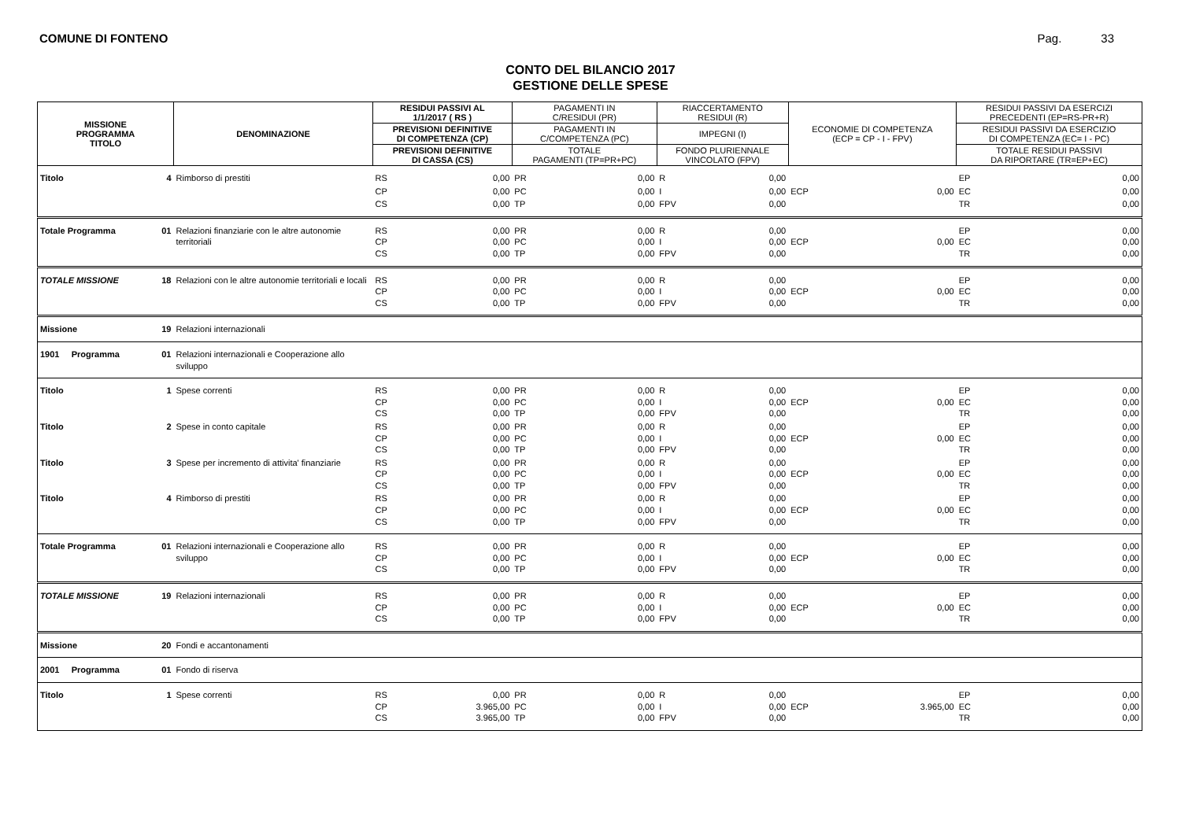COMUNE DI FONTENO Pag. 33
CONTO DEL BILANCIO 2017
GESTIONE DELLE SPESE
| MISSIONE PROGRAMMA TITOLO | DENOMINAZIONE | RESIDUI PASSIVI AL 1/1/2017 ( RS ) | | PAGAMENTI IN C/RESIDUI (PR) | | RIACCERTAMENTO RESIDUI (R) | | ECONOMIE DI COMPETENZA (ECP = CP - I - FPV) | RESIDUI PASSIVI DA ESERCIZI PRECEDENTI (EP=RS-PR+R) | |
| --- | --- | --- | --- | --- | --- | --- | --- | --- | --- | --- |
| | | PREVISIONI DEFINITIVE DI COMPETENZA (CP) | | PAGAMENTI IN C/COMPETENZA (PC) | | IMPEGNI (I) | | | RESIDUI PASSIVI DA ESERCIZIO DI COMPETENZA (EC= I - PC) | |
| | | PREVISIONI DEFINITIVE DI CASSA (CS) | | TOTALE PAGAMENTI (TP=PR+PC) | | FONDO PLURIENNALE VINCOLATO (FPV) | | | TOTALE RESIDUI PASSIVI DA RIPORTARE (TR=EP+EC) | |
| Titolo 4 | Rimborso di prestiti | RS | 0,00 | PR | 0,00 | R | 0,00 | | EP | 0,00 |
| | | CP | 0,00 | PC | 0,00 | I | 0,00 | ECP 0,00 | EC | 0,00 |
| | | CS | 0,00 | TP | 0,00 | FPV | 0,00 | | TR | 0,00 |
| Totale Programma 01 | Relazioni finanziarie con le altre autonomie territoriali | RS CP CS | 0,00 0,00 0,00 | PR PC TP | 0,00 0,00 0,00 | R I FPV | 0,00 0,00 0,00 | ECP 0,00 | EP EC TR | 0,00 0,00 0,00 |
| TOTALE MISSIONE 18 | Relazioni con le altre autonomie territoriali e locali | RS CP CS | 0,00 0,00 0,00 | PR PC TP | 0,00 0,00 0,00 | R I FPV | 0,00 0,00 0,00 | ECP 0,00 | EP EC TR | 0,00 0,00 0,00 |
| Missione 19 | Relazioni internazionali | | | | | | | | | |
| 1901 Programma 01 | Relazioni internazionali e Cooperazione allo sviluppo | | | | | | | | | |
| Titolo 1 | Spese correnti | RS CP CS | 0,00 0,00 0,00 | PR PC TP | 0,00 0,00 0,00 | R I FPV | 0,00 0,00 0,00 | ECP 0,00 | EP EC TR | 0,00 0,00 0,00 |
| Titolo 2 | Spese in conto capitale | RS CP CS | 0,00 0,00 0,00 | PR PC TP | 0,00 0,00 0,00 | R I FPV | 0,00 0,00 0,00 | ECP 0,00 | EP EC TR | 0,00 0,00 0,00 |
| Titolo 3 | Spese per incremento di attivita' finanziarie | RS CP CS | 0,00 0,00 0,00 | PR PC TP | 0,00 0,00 0,00 | R I FPV | 0,00 0,00 0,00 | ECP 0,00 | EP EC TR | 0,00 0,00 0,00 |
| Titolo 4 | Rimborso di prestiti | RS CP CS | 0,00 0,00 0,00 | PR PC TP | 0,00 0,00 0,00 | R I FPV | 0,00 0,00 0,00 | ECP 0,00 | EP EC TR | 0,00 0,00 0,00 |
| Totale Programma 01 | Relazioni internazionali e Cooperazione allo sviluppo | RS CP CS | 0,00 0,00 0,00 | PR PC TP | 0,00 0,00 0,00 | R I FPV | 0,00 0,00 0,00 | ECP 0,00 | EP EC TR | 0,00 0,00 0,00 |
| TOTALE MISSIONE 19 | Relazioni internazionali | RS CP CS | 0,00 0,00 0,00 | PR PC TP | 0,00 0,00 0,00 | R I FPV | 0,00 0,00 0,00 | ECP 0,00 | EP EC TR | 0,00 0,00 0,00 |
| Missione 20 | Fondi e accantonamenti | | | | | | | | | |
| 2001 Programma 01 | Fondo di riserva | | | | | | | | | |
| Titolo 1 | Spese correnti | RS CP CS | 0,00 3.965,00 3.965,00 | PR PC TP | 0,00 0,00 0,00 | R I FPV | 0,00 0,00 0,00 | ECP 3.965,00 | EP EC TR | 0,00 0,00 0,00 |